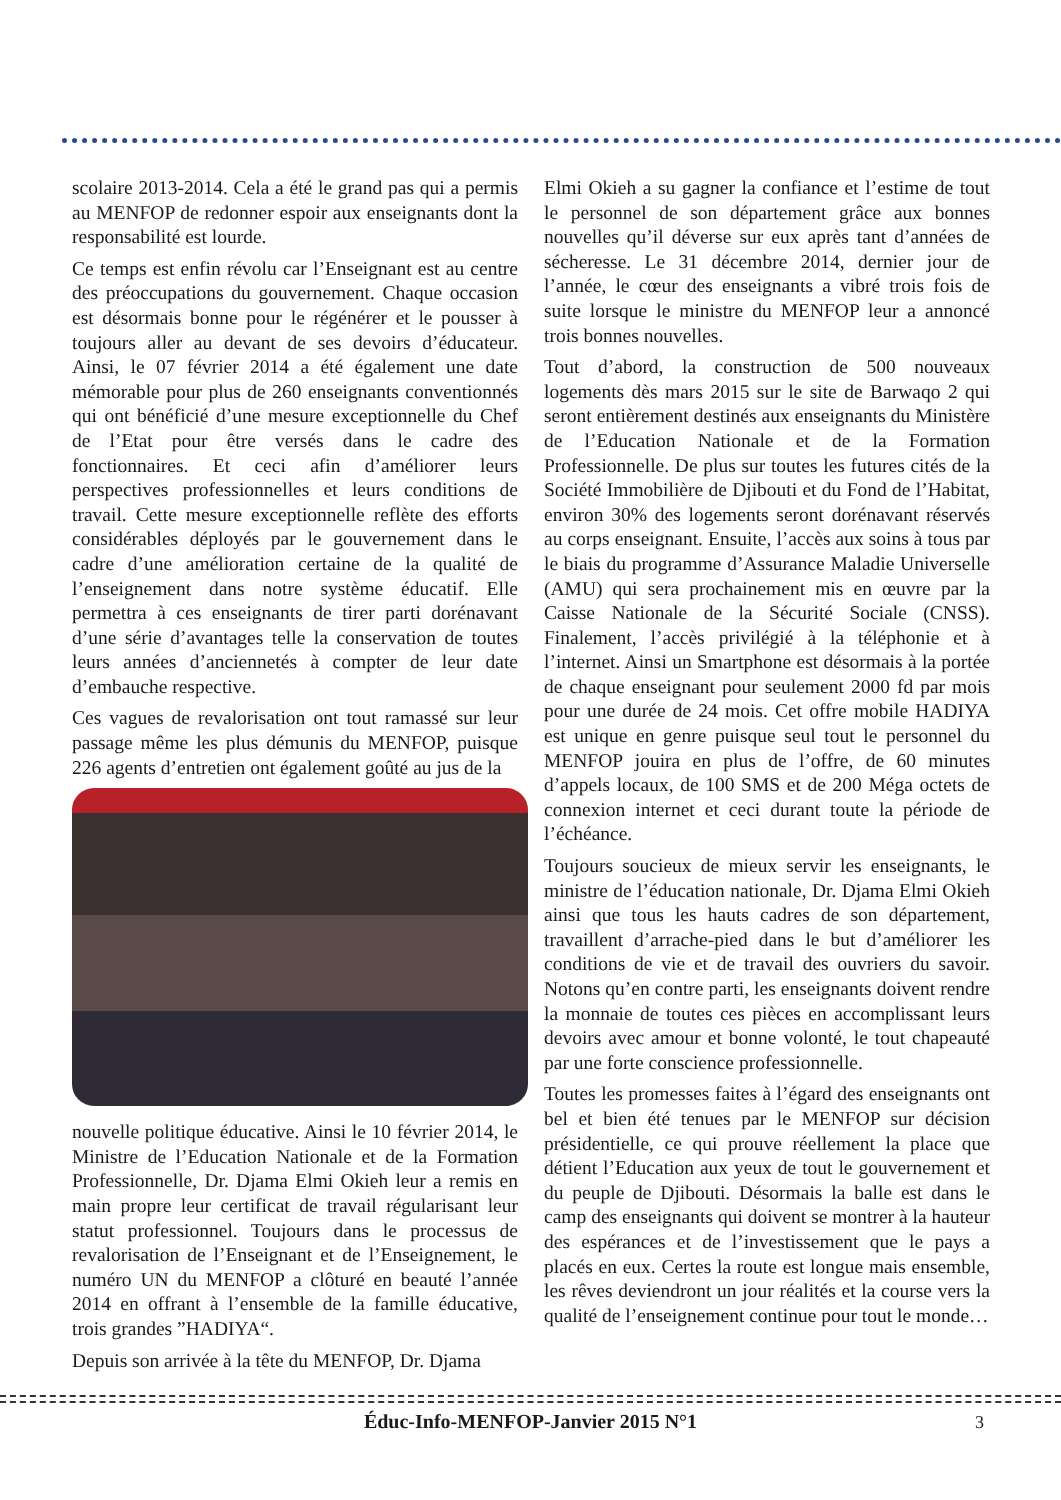scolaire 2013-2014. Cela a été le grand pas qui a permis au MENFOP de redonner espoir aux enseignants dont la responsabilité est lourde.
Ce temps est enfin révolu car l’Enseignant est au centre des préoccupations du gouvernement. Chaque occasion est désormais bonne pour le régénérer et le pousser à toujours aller au devant de ses devoirs d’éducateur. Ainsi, le 07 février 2014 a été également une date mémorable pour plus de 260 enseignants conventionnés qui ont bénéficié d’une mesure exceptionnelle du Chef de l’Etat pour être versés dans le cadre des fonctionnaires. Et ceci afin d’améliorer leurs perspectives professionnelles et leurs conditions de travail. Cette mesure exceptionnelle reflète des efforts considérables déployés par le gouvernement dans le cadre d’une amélioration certaine de la qualité de l’enseignement dans notre système éducatif. Elle permettra à ces enseignants de tirer parti dorénavant d’une série d’avantages telle la conservation de toutes leurs années d’anciennetés à compter de leur date d’embauche respective.
Ces vagues de revalorisation ont tout ramassé sur leur passage même les plus démunis du MENFOP, puisque 226 agents d’entretien ont également goûté au jus de la
nouvelle politique éducative. Ainsi le 10 février 2014, le Ministre de l’Education Nationale et de la Formation Professionnelle, Dr. Djama Elmi Okieh leur a remis en main propre leur certificat de travail régularisant leur statut professionnel. Toujours dans le processus de revalorisation de l’Enseignant et de l’Enseignement, le numéro UN du MENFOP a clôturé en beauté l’année 2014 en offrant à l’ensemble de la famille éducative, trois grandes ”HADIYA“.
Depuis son arrivée à la tête du MENFOP, Dr. Djama
Elmi Okieh a su gagner la confiance et l’estime de tout le personnel de son département grâce aux bonnes nouvelles qu’il déverse sur eux après tant d’années de sécheresse. Le 31 décembre 2014, dernier jour de l’année, le cœur des enseignants a vibré trois fois de suite lorsque le ministre du MENFOP leur a annoncé trois bonnes nouvelles.
Tout d’abord, la construction de 500 nouveaux logements dès mars 2015 sur le site de Barwaqo 2 qui seront entièrement destinés aux enseignants du Ministère de l’Education Nationale et de la Formation Professionnelle. De plus sur toutes les futures cités de la Société Immobilière de Djibouti et du Fond de l’Habitat, environ 30% des logements seront dorénavant réservés au corps enseignant. Ensuite, l’accès aux soins à tous par le biais du programme d’Assurance Maladie Universelle (AMU) qui sera prochainement mis en œuvre par la Caisse Nationale de la Sécurité Sociale (CNSS). Finalement, l’accès privilégié à la téléphonie et à l’internet. Ainsi un Smartphone est désormais à la portée de chaque enseignant pour seulement 2000 fd par mois pour une durée de 24 mois. Cet offre mobile HADIYA est unique en genre puisque seul tout le personnel du MENFOP jouira en plus de l’offre, de 60 minutes d’appels locaux, de 100 SMS et de 200 Méga octets de connexion internet et ceci durant toute la période de l’échéance.
Toujours soucieux de mieux servir les enseignants, le ministre de l’éducation nationale, Dr. Djama Elmi Okieh ainsi que tous les hauts cadres de son département, travaillent d’arrache-pied dans le but d’améliorer les conditions de vie et de travail des ouvriers du savoir. Notons qu’en contre parti, les enseignants doivent rendre la monnaie de toutes ces pièces en accomplissant leurs devoirs avec amour et bonne volonté, le tout chapeauté par une forte conscience professionnelle.
Toutes les promesses faites à l’égard des enseignants ont bel et bien été tenues par le MENFOP sur décision présidentielle, ce qui prouve réellement la place que détient l’Education aux yeux de tout le gouvernement et du peuple de Djibouti. Désormais la balle est dans le camp des enseignants qui doivent se montrer à la hauteur des espérances et de l’investissement que le pays a placés en eux. Certes la route est longue mais ensemble, les rêves deviendront un jour réalités et la course vers la qualité de l’enseignement continue pour tout le monde…
Éduc-Info-MENFOP-Janvier 2015 N°1 3